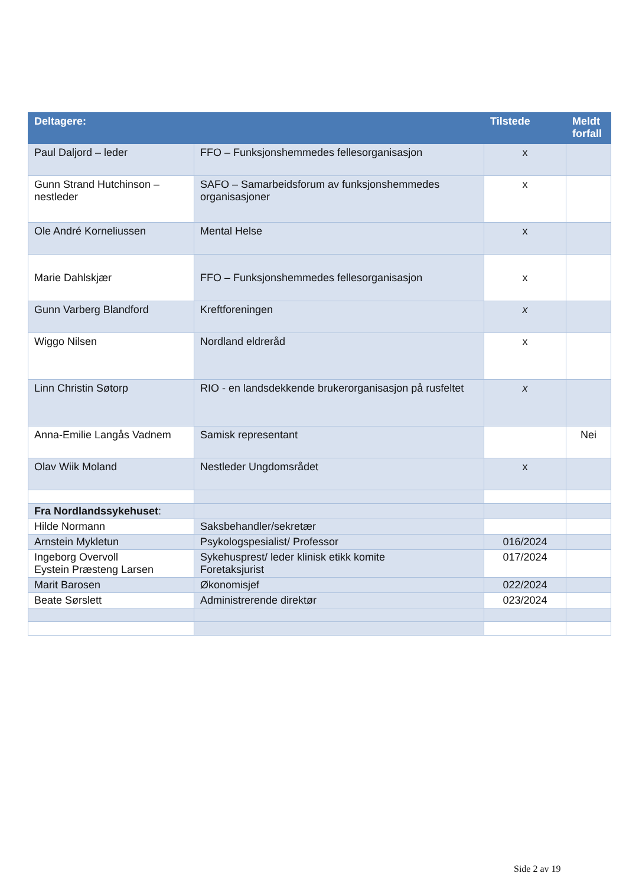| Deltagere: | | Tilstede | Meldt forfall |
| --- | --- | --- | --- |
| Paul Daljord – leder | FFO – Funksjonshemmedes fellesorganisasjon | x | |
| Gunn Strand Hutchinson – nestleder | SAFO – Samarbeidsforum av funksjonshemmedes organisasjoner | x | |
| Ole André Korneliussen | Mental Helse | x | |
| Marie Dahlskjær | FFO – Funksjonshemmedes fellesorganisasjon | x | |
| Gunn Varberg Blandford | Kreftforeningen | x | |
| Wiggo Nilsen | Nordland eldreråd | x | |
| Linn Christin Søtorp | RIO - en landsdekkende brukerorganisasjon på rusfeltet | x | |
| Anna-Emilie Langås Vadnem | Samisk representant | | Nei |
| Olav Wiik Moland | Nestleder Ungdomsrådet | x | |
| Fra Nordlandssykehuset : | | | |
| Hilde Normann | Saksbehandler/sekretær | | |
| Arnstein Mykletun | Psykologspesialist/ Professor | 016/2024 | |
| Ingeborg Overvoll Eystein Præsteng Larsen | Sykehusprest/ leder klinisk etikk komite Foretaksjurist | 017/2024 | |
| Marit Barosen | Økonomisjef | 022/2024 | |
| Beate Sørslett | Administrerende direktør | 023/2024 | |
Side 2 av 19